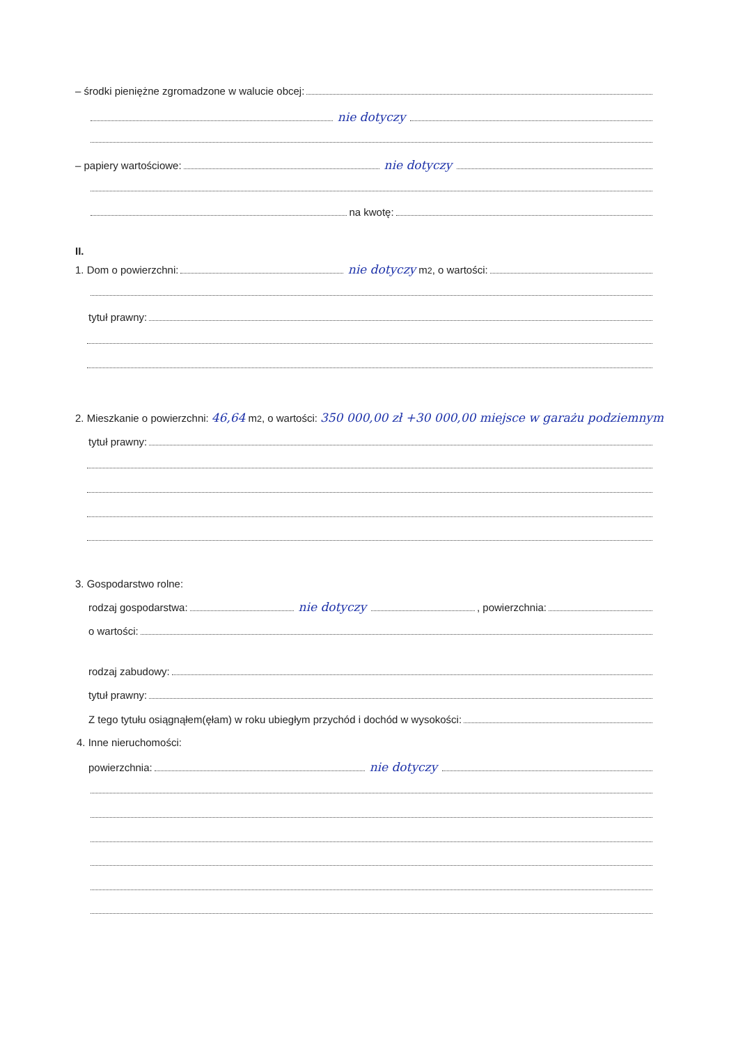– środki pieniężne zgromadzone w walucie obcej:
nie dotyczy
– papiery wartościowe: nie dotyczy
na kwotę:
II.
1. Dom o powierzchni: nie dotyczy m<sup>2</sup>, o wartości:
tytuł prawny:
2. Mieszkanie o powierzchni: 46,64 m<sup>2</sup>, o wartości: 350 000,00 zł +30 000,00 miejsce w garażu podziemnym
tytuł prawny:
3. Gospodarstwo rolne:
rodzaj gospodarstwa: nie dotyczy , powierzchnia:
o wartości:
rodzaj zabudowy:
tytuł prawny:
Z tego tytułu osiągnąłem(ęłam) w roku ubiegłym przychód i dochód w wysokości:
4. Inne nieruchomości:
powierzchnia: nie dotyczy